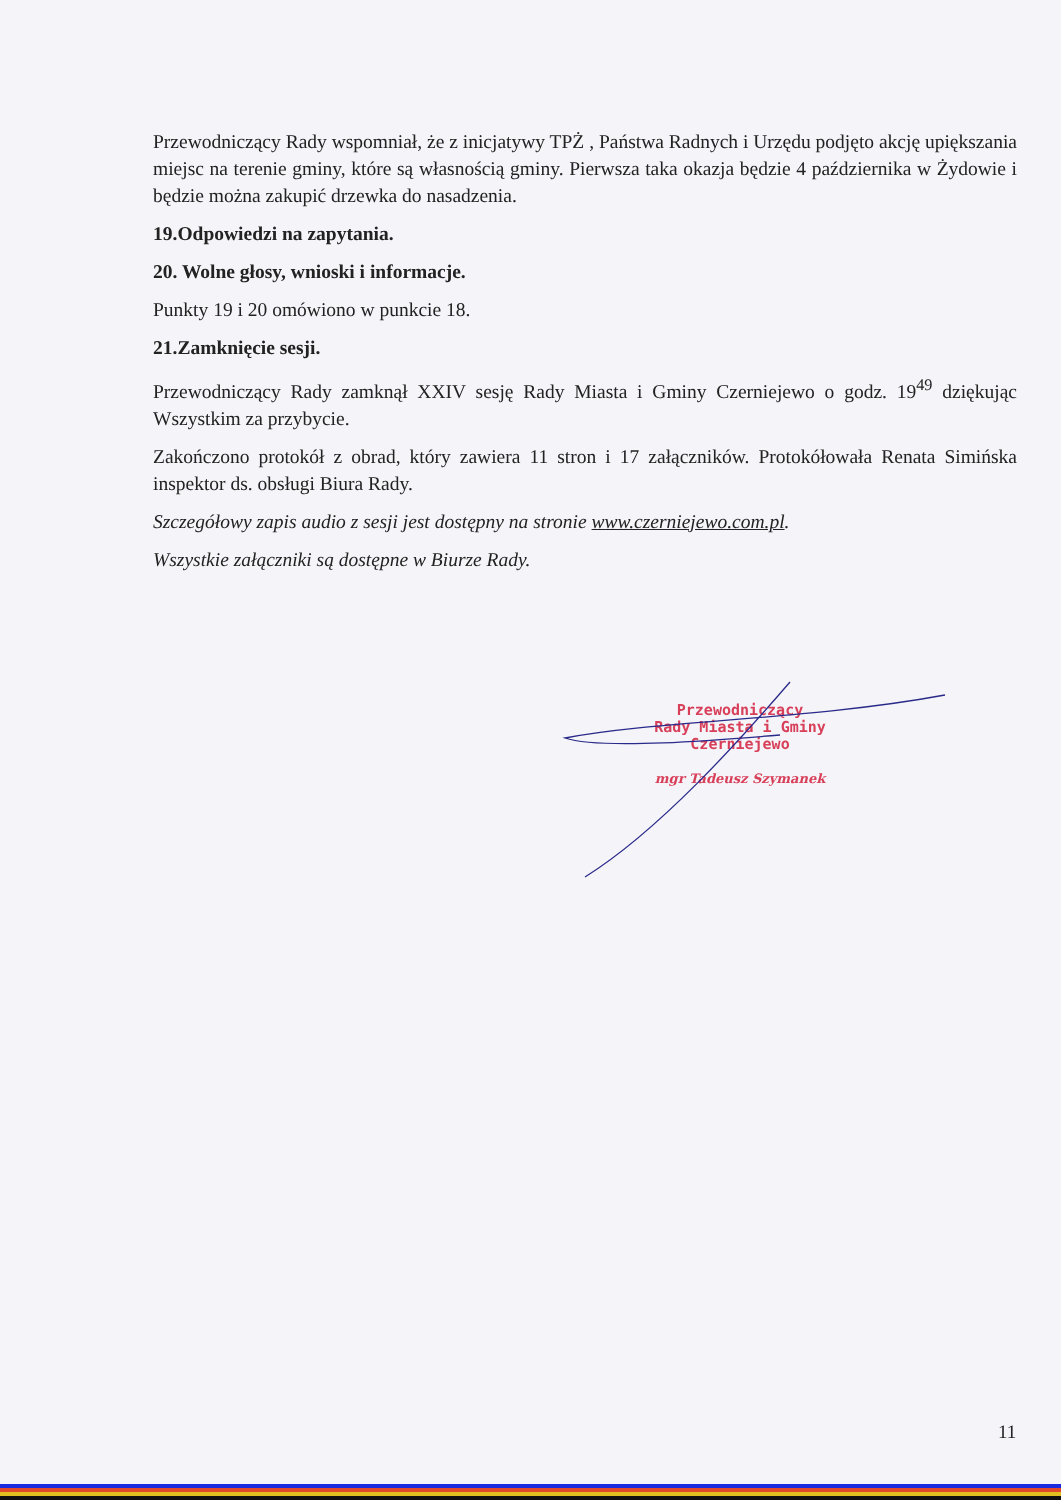Przewodniczący Rady wspomniał, że z inicjatywy TPŻ , Państwa Radnych i Urzędu podjęto akcję upiększania miejsc na terenie gminy, które są własnością gminy. Pierwsza taka okazja będzie 4 października w Żydowie i będzie można zakupić drzewka do nasadzenia.
19.Odpowiedzi na zapytania.
20. Wolne głosy, wnioski i informacje.
Punkty 19 i 20 omówiono w punkcie 18.
21.Zamknięcie sesji.
Przewodniczący Rady zamknął XXIV sesję Rady Miasta i Gminy Czerniejewo o godz. 19<sup>49</sup> dziękując Wszystkim za przybycie.
Zakończono protokół z obrad, który zawiera 11 stron i 17 załączników. Protokółowała Renata Simińska inspektor ds. obsługi Biura Rady.
Szczegółowy zapis audio z sesji jest dostępny na stronie www.czerniejewo.com.pl.
Wszystkie załączniki są dostępne w Biurze Rady.
Przewodniczący
Rady Miasta i Gminy
Czerniejewo
mgr Tadeusz Szymanek
11